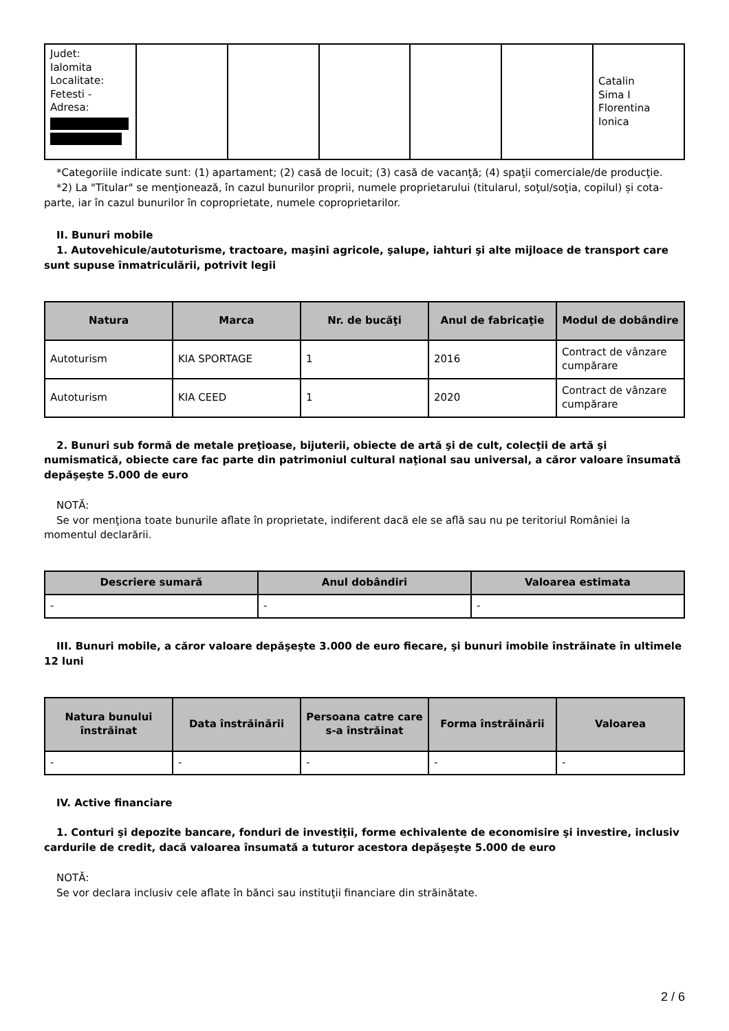| Judet: Ialomita Localitate: Fetesti - Adresa: | | | | | | Catalin Sima I Florentina Ionica |
*Categoriile indicate sunt: (1) apartament; (2) casă de locuit; (3) casă de vacanţă; (4) spaţii comerciale/de producţie.
*2) La "Titular" se menţionează, în cazul bunurilor proprii, numele proprietarului (titularul, soţul/soţia, copilul) și cota-parte, iar în cazul bunurilor în coproprietate, numele coproprietarilor.
II. Bunuri mobile
1. Autovehicule/autoturisme, tractoare, maşini agricole, şalupe, iahturi şi alte mijloace de transport care sunt supuse înmatriculării, potrivit legii
| Natura | Marca | Nr. de bucăţi | Anul de fabricaţie | Modul de dobândire |
| --- | --- | --- | --- | --- |
| Autoturism | KIA SPORTAGE | 1 | 2016 | Contract de vânzare cumpărare |
| Autoturism | KIA CEED | 1 | 2020 | Contract de vânzare cumpărare |
2. Bunuri sub formă de metale preţioase, bijuterii, obiecte de artă şi de cult, colecţii de artă şi numismatică, obiecte care fac parte din patrimoniul cultural naţional sau universal, a căror valoare însumată depăşeşte 5.000 de euro
NOTĂ:
Se vor menţiona toate bunurile aflate în proprietate, indiferent dacă ele se află sau nu pe teritoriul României la momentul declarării.
| Descriere sumară | Anul dobândiri | Valoarea estimata |
| --- | --- | --- |
| - | - | - |
III. Bunuri mobile, a căror valoare depăşeşte 3.000 de euro fiecare, şi bunuri imobile înstrăinate în ultimele 12 luni
| Natura bunului înstrăinat | Data înstrăinării | Persoana catre care s-a înstrăinat | Forma înstrăinării | Valoarea |
| --- | --- | --- | --- | --- |
| - | - | - | - | - |
IV. Active financiare
1. Conturi şi depozite bancare, fonduri de investiţii, forme echivalente de economisire şi investire, inclusiv cardurile de credit, dacă valoarea însumată a tuturor acestora depăşeşte 5.000 de euro
NOTĂ:
Se vor declara inclusiv cele aflate în bănci sau instituţii financiare din străinătate.
2 / 6